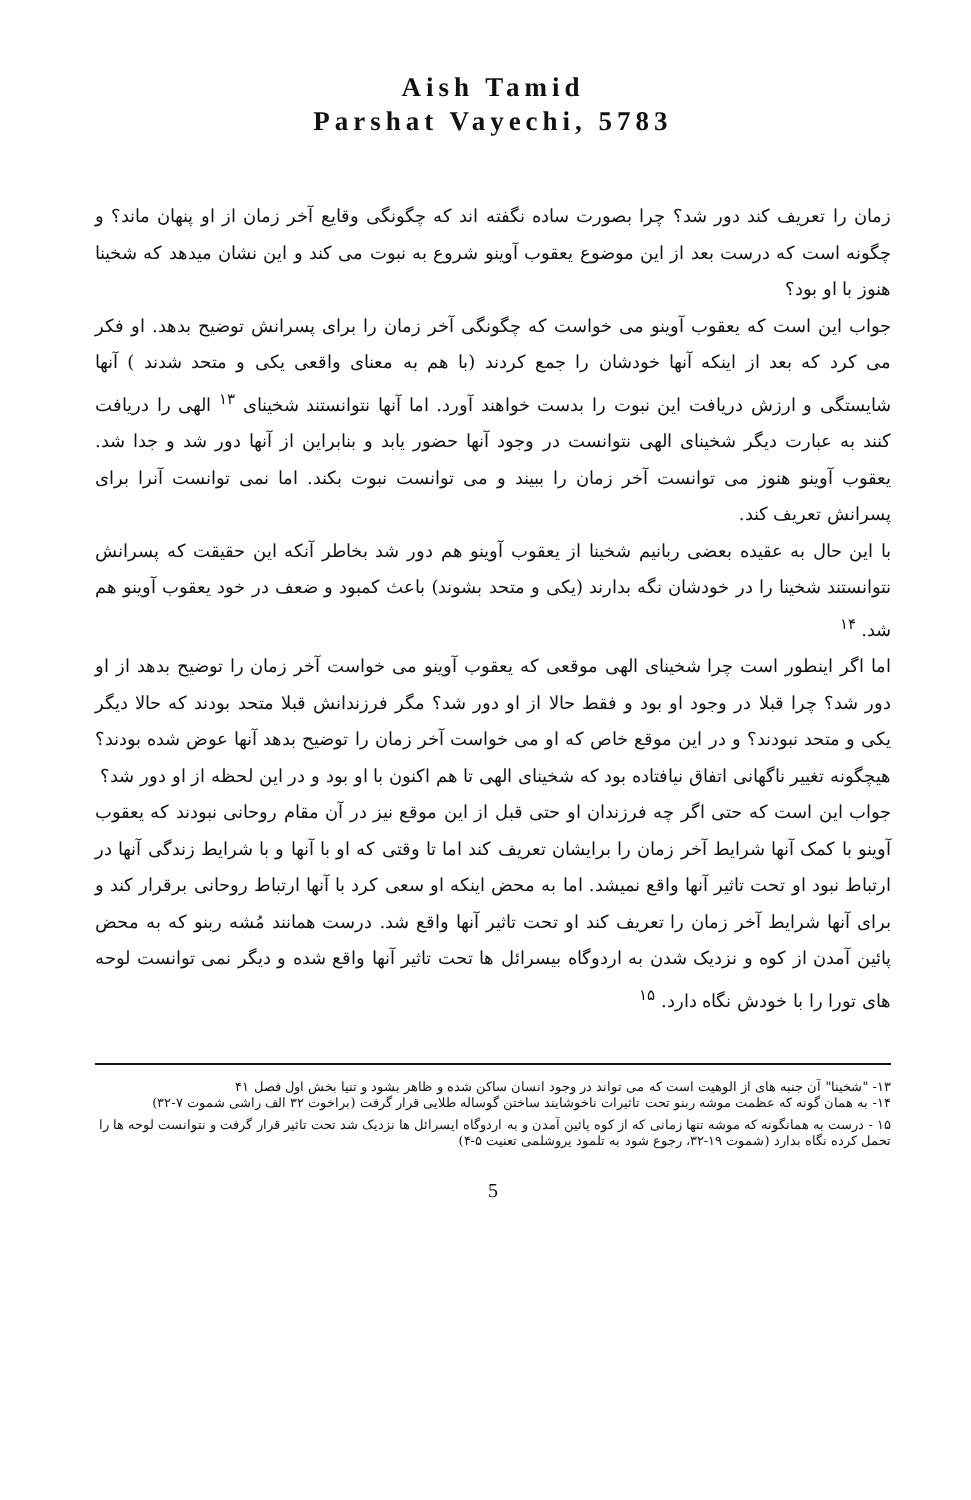Aish Tamid
Parshat Vayechi, 5783
زمان را تعریف کند دور شد؟ چرا بصورت ساده نگفته اند که چگونگی وقایع آخر زمان از او پنهان ماند؟ و چگونه است که درست بعد از این موضوع یعقوب آوینو شروع به نبوت می کند و این نشان میدهد که شخینا هنوز با او بود؟
جواب این است که یعقوب آوینو می خواست که چگونگی آخر زمان را برای پسرانش توضیح بدهد. او فکر می کرد که بعد از اینکه آنها خودشان را جمع کردند (با هم به معنای واقعی یکی و متحد شدند ) آنها شایستگی و ارزش دریافت این نبوت را بدست خواهند آورد. اما آنها نتوانستند شخینای <sup>۱۳</sup> الهی را دریافت کنند به عبارت دیگر شخینای الهی نتوانست در وجود آنها حضور یابد و بنابراین از آنها دور شد و جدا شد. یعقوب آوینو هنوز می توانست آخر زمان را ببیند و می توانست نبوت بکند. اما نمی توانست آنرا برای پسرانش تعریف کند.
با این حال به عقیده بعضی ربانیم شخینا از یعقوب آوینو هم دور شد بخاطر آنکه این حقیقت که پسرانش نتوانستند شخینا را در خودشان نگه بدارند (یکی و متحد بشوند) باعث کمبود و ضعف در خود یعقوب آوینو هم شد. <sup>۱۴</sup>
اما اگر اینطور است چرا شخینای الهی موقعی که یعقوب آوینو می خواست آخر زمان را توضیح بدهد از او دور شد؟ چرا قبلا در وجود او بود و فقط حالا از او دور شد؟ مگر فرزندانش قبلا متحد بودند که حالا دیگر یکی و متحد نبودند؟ و در این موقع خاص که او می خواست آخر زمان را توضیح بدهد آنها عوض شده بودند؟ هیچگونه تغییر ناگهانی اتفاق نیافتاده بود که شخینای الهی تا هم اکنون با او بود و در این لحظه از او دور شد؟
جواب این است که حتی اگر چه فرزندان او حتی قبل از این موقع نیز در آن مقام روحانی نبودند که یعقوب آوینو با کمک آنها شرایط آخر زمان را برایشان تعریف کند اما تا وقتی که او با آنها و با شرایط زندگی آنها در ارتباط نبود او تحت تاثیر آنها واقع نمیشد. اما به محض اینکه او سعی کرد با آنها ارتباط روحانی برقرار کند و برای آنها شرایط آخر زمان را تعریف کند او تحت تاثیر آنها واقع شد. درست همانند مُشه ربنو که به محض پائین آمدن از کوه و نزدیک شدن به اردوگاه بیسرائل ها تحت تاثیر آنها واقع شده و دیگر نمی توانست لوحه های تورا را با خودش نگاه دارد. <sup>۱۵</sup>
۱۳- "شخینا" آن جنبه های از الوهیت است که می تواند در وجود انسان ساکن شده و ظاهر بشود و تنیا بخش اول فصل ۴۱
۱۴- به همان گونه که عظمت موشه ربنو تحت تاثیرات ناخوشایند ساختن گوساله طلایی قرار گرفت (براخوت ۳۲ الف راشی شموت ۷-۳۲)
۱۵ - درست به همانگونه که موشه تنها زمانی که از کوه پائین آمدن و به اردوگاه ایسرائل ها نزدیک شد تحت تاثیر قرار گرفت و نتوانست لوحه ها را تحمل کرده نگاه بدارد (شموت ۱۹-۳۲، رجوع شود به تلمود یروشلمی تعنیت ۵-۴)
5